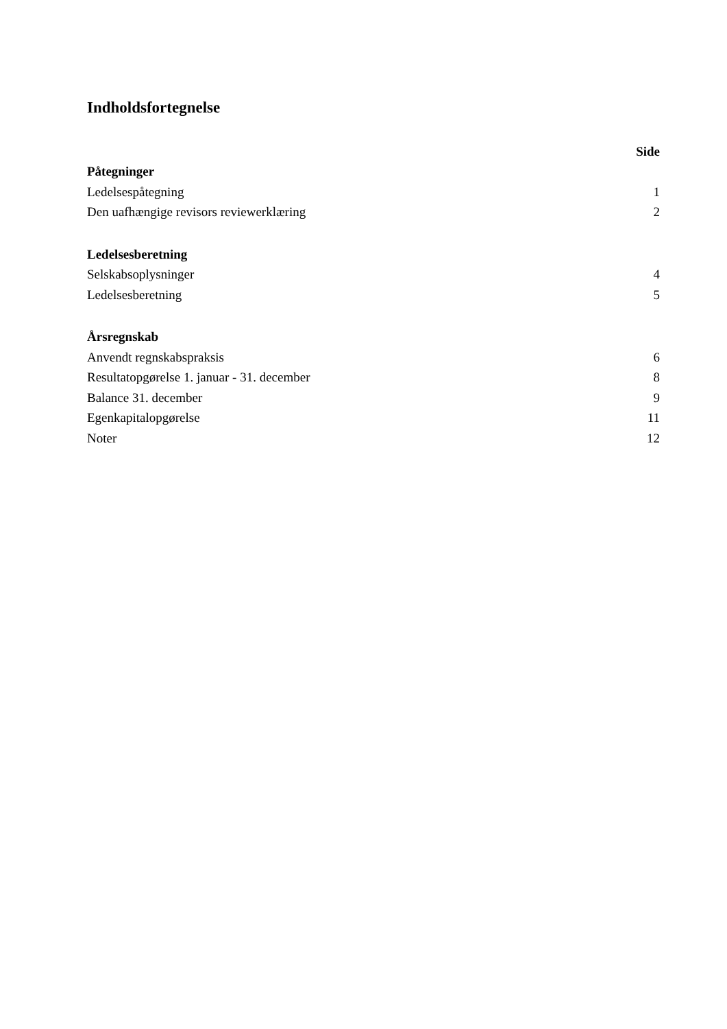Indholdsfortegnelse
| | Side |
| --- | --- |
| Påtegninger | |
| Ledelsespåtegning | 1 |
| Den uafhængige revisors reviewerklæring | 2 |
| Ledelsesberetning | |
| Selskabsoplysninger | 4 |
| Ledelsesberetning | 5 |
| Årsregnskab | |
| Anvendt regnskabspraksis | 6 |
| Resultatopgørelse 1. januar - 31. december | 8 |
| Balance 31. december | 9 |
| Egenkapitalopgørelse | 11 |
| Noter | 12 |